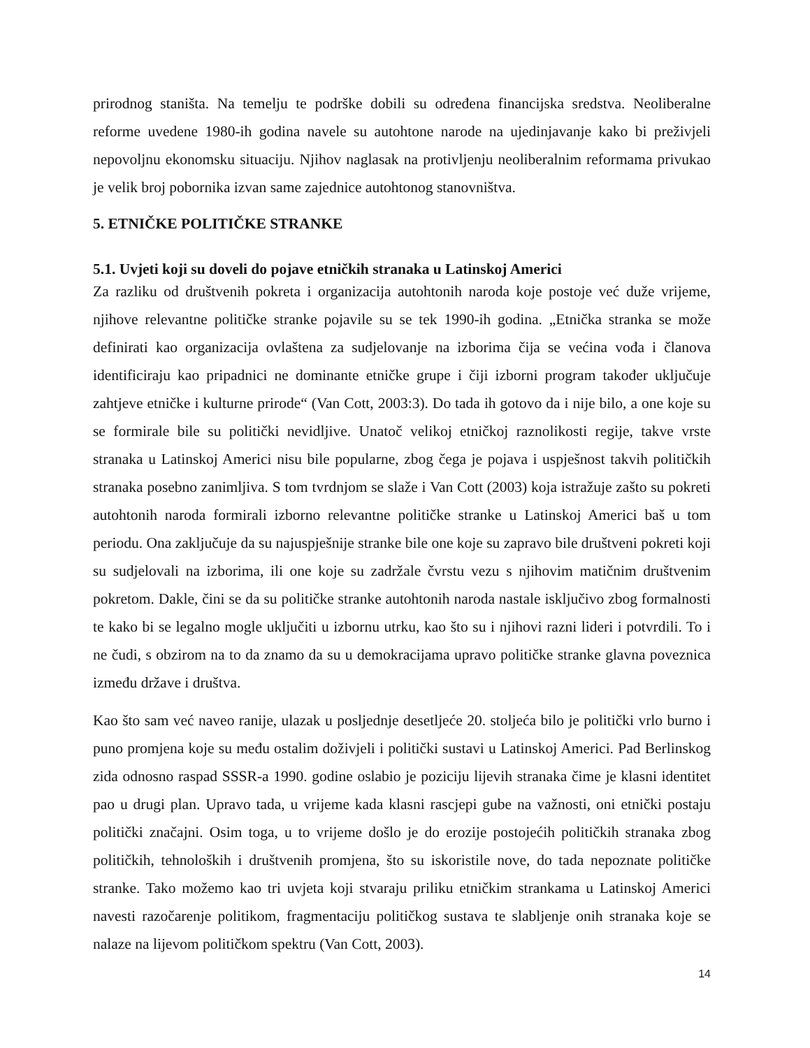prirodnog staništa. Na temelju te podrške dobili su određena financijska sredstva. Neoliberalne reforme uvedene 1980-ih godina navele su autohtone narode na ujedinjavanje kako bi preživjeli nepovoljnu ekonomsku situaciju. Njihov naglasak na protivljenju neoliberalnim reformama privukao je velik broj pobornika izvan same zajednice autohtonog stanovništva.
5. ETNIČKE POLITIČKE STRANKE
5.1. Uvjeti koji su doveli do pojave etničkih stranaka u Latinskoj Americi
Za razliku od društvenih pokreta i organizacija autohtonih naroda koje postoje već duže vrijeme, njihove relevantne političke stranke pojavile su se tek 1990-ih godina. „Etnička stranka se može definirati kao organizacija ovlaštena za sudjelovanje na izborima čija se većina vođa i članova identificiraju kao pripadnici ne dominante etničke grupe i čiji izborni program također uključuje zahtjeve etničke i kulturne prirode“ (Van Cott, 2003:3). Do tada ih gotovo da i nije bilo, a one koje su se formirale bile su politički nevidljive. Unatoč velikoj etničkoj raznolikosti regije, takve vrste stranaka u Latinskoj Americi nisu bile popularne, zbog čega je pojava i uspješnost takvih političkih stranaka posebno zanimljiva. S tom tvrdnjom se slaže i Van Cott (2003) koja istražuje zašto su pokreti autohtonih naroda formirali izborno relevantne političke stranke u Latinskoj Americi baš u tom periodu. Ona zaključuje da su najuspješnije stranke bile one koje su zapravo bile društveni pokreti koji su sudjelovali na izborima, ili one koje su zadržale čvrstu vezu s njihovim matičnim društvenim pokretom. Dakle, čini se da su političke stranke autohtonih naroda nastale isključivo zbog formalnosti te kako bi se legalno mogle uključiti u izbornu utrku, kao što su i njihovi razni lideri i potvrdili. To i ne čudi, s obzirom na to da znamo da su u demokracijama upravo političke stranke glavna poveznica između države i društva.
Kao što sam već naveo ranije, ulazak u posljednje desetljeće 20. stoljeća bilo je politički vrlo burno i puno promjena koje su među ostalim doživjeli i politički sustavi u Latinskoj Americi. Pad Berlinskog zida odnosno raspad SSSR-a 1990. godine oslabio je poziciju lijevih stranaka čime je klasni identitet pao u drugi plan. Upravo tada, u vrijeme kada klasni rascjepi gube na važnosti, oni etnički postaju politički značajni. Osim toga, u to vrijeme došlo je do erozije postojećih političkih stranaka zbog političkih, tehnoloških i društvenih promjena, što su iskoristile nove, do tada nepoznate političke stranke. Tako možemo kao tri uvjeta koji stvaraju priliku etničkim strankama u Latinskoj Americi navesti razočarenje politikom, fragmentaciju političkog sustava te slabljenje onih stranaka koje se nalaze na lijevom političkom spektru (Van Cott, 2003).
14